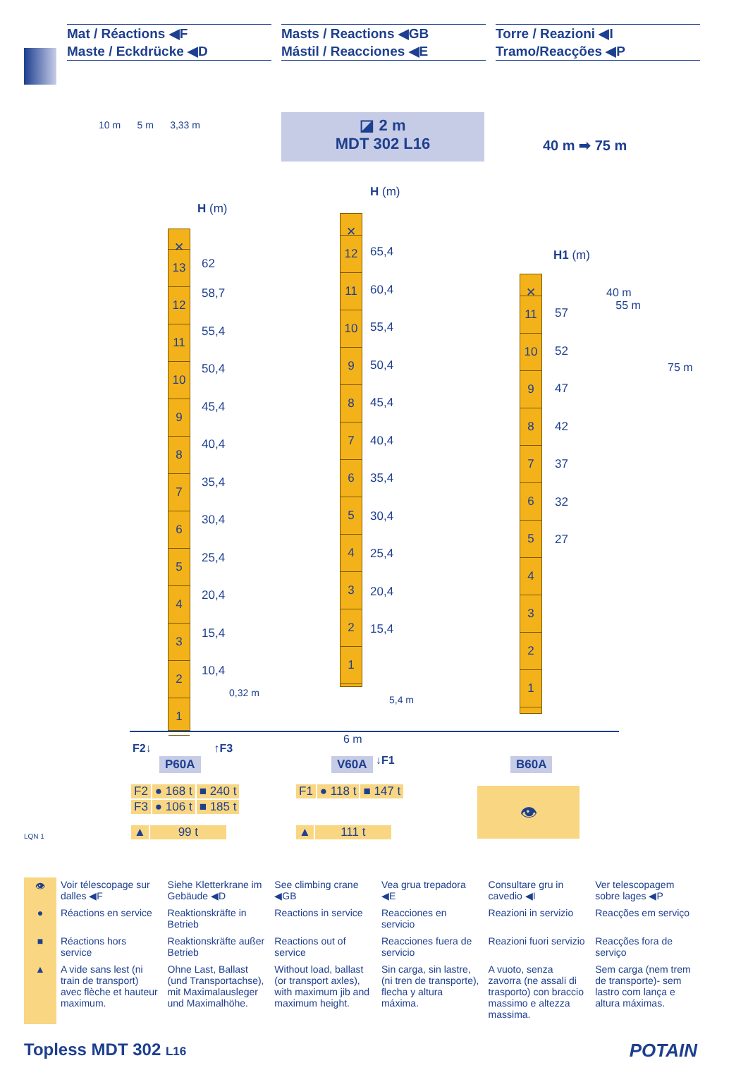Mat / Réactions ◀F
Maste / Eckdrücke ◀D
Masts / Reactions ◀GB
Mástil / Reacciones ◀E
Torre / Reazioni ◀I
Tramo/Reacções ◀P
10 m 5 m 3,33 m
◪ 2 m
MDT 302 L16
40 m ➡ 75 m
H (m)
✕
13
12
11
10
9
8
7
6
5
4
3
2
1
62
58,7
55,4
50,4
45,4
40,4
35,4
30,4
25,4
20,4
15,4
10,4
H (m)
✕
12
11
10
9
8
7
6
5
4
3
2
1
65,4
60,4
55,4
50,4
45,4
40,4
35,4
30,4
25,4
20,4
15,4
H1 (m)
40 m
55 m
75 m
✕
11
10
9
8
7
6
5
4
3
2
1
57
52
47
42
37
32
27
F2↓ ↑F3
6 m
↓F1
0,32 m
5,4 m
P60A V60A B60A
| F2 | ● 168 t | ■ 240 t |
| F3 | ● 106 t | ■ 185 t |
| F1 | ● 118 t | ■ 147 t |
| ▲ | 99 t |
| ▲ | 111 t |
👁
LQN 1
| 👁 | Voir télescopage sur dalles ◀F | Siehe Kletterkrane im Gebäude ◀D | See climbing crane ◀GB | Vea grua trepadora ◀E | Consultare gru in cavedio ◀I | Ver telescopagem sobre lages ◀P |
| ● | Réactions en service | Reaktionskräfte in Betrieb | Reactions in service | Reacciones en servicio | Reazioni in servizio | Reacções em serviço |
| ■ | Réactions hors service | Reaktionskräfte außer Betrieb | Reactions out of service | Reacciones fuera de servicio | Reazioni fuori servizio | Reacções fora de serviço |
| ▲ | A vide sans lest (ni train de transport) avec flèche et hauteur maximum. | Ohne Last, Ballast (und Transportachse), mit Maximalausleger und Maximalhöhe. | Without load, ballast (or transport axles), with maximum jib and maximum height. | Sin carga, sin lastre, (ni tren de transporte), flecha y altura máxima. | A vuoto, senza zavorra (ne assali di trasporto) con braccio massimo e altezza massima. | Sem carga (nem trem de transporte)- sem lastro com lança e altura máximas. |
Topless MDT 302 L16 POTAIN